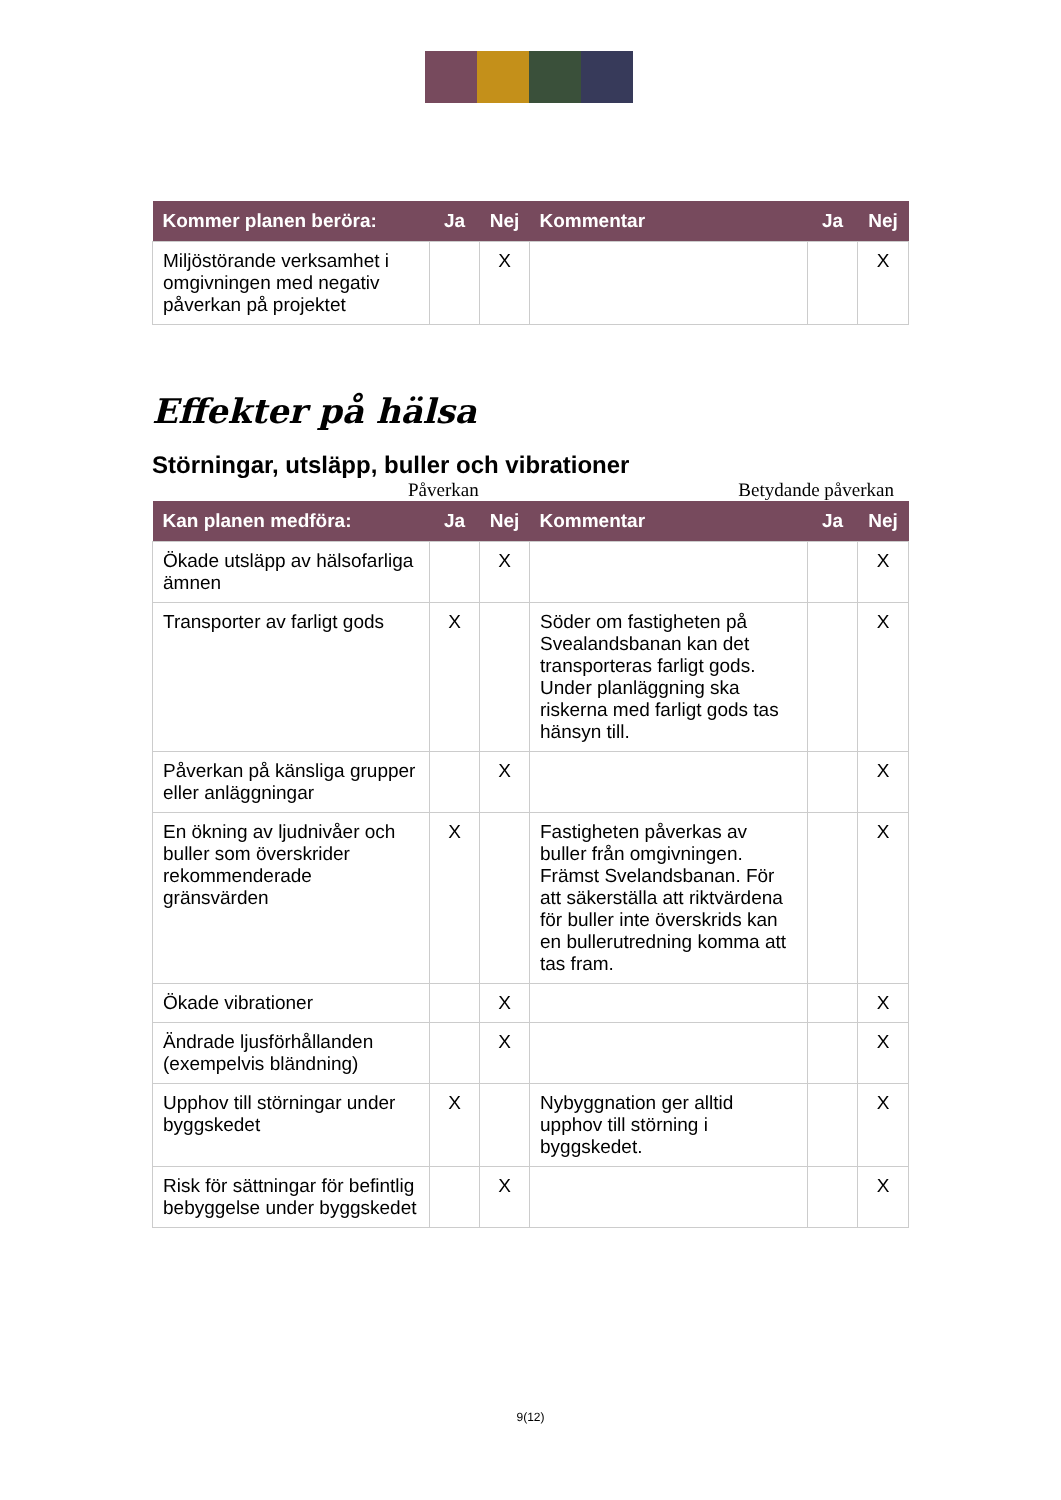| Kommer planen beröra: | Ja | Nej | Kommentar | Ja | Nej |
| --- | --- | --- | --- | --- | --- |
| Miljöstörande verksamhet i omgivningen med negativ påverkan på projektet | | X | | | X |
Effekter på hälsa
Störningar, utsläpp, buller och vibrationer
Påverkan Betydande påverkan
| Kan planen medföra: | Ja | Nej | Kommentar | Ja | Nej |
| --- | --- | --- | --- | --- | --- |
| Ökade utsläpp av hälsofarliga ämnen | | X | | | X |
| Transporter av farligt gods | X | | Söder om fastigheten på Svealandsbanan kan det transporteras farligt gods. Under planläggning ska riskerna med farligt gods tas hänsyn till. | | X |
| Påverkan på känsliga grupper eller anläggningar | | X | | | X |
| En ökning av ljudnivåer och buller som överskrider rekommenderade gränsvärden | X | | Fastigheten påverkas av buller från omgivningen. Främst Svelandsbanan. För att säkerställa att riktvärdena för buller inte överskrids kan en bullerutredning komma att tas fram. | | X |
| Ökade vibrationer | | X | | | X |
| Ändrade ljusförhållanden (exempelvis bländning) | | X | | | X |
| Upphov till störningar under byggskedet | X | | Nybyggnation ger alltid upphov till störning i byggskedet. | | X |
| Risk för sättningar för befintlig bebyggelse under byggskedet | | X | | | X |
9(12)